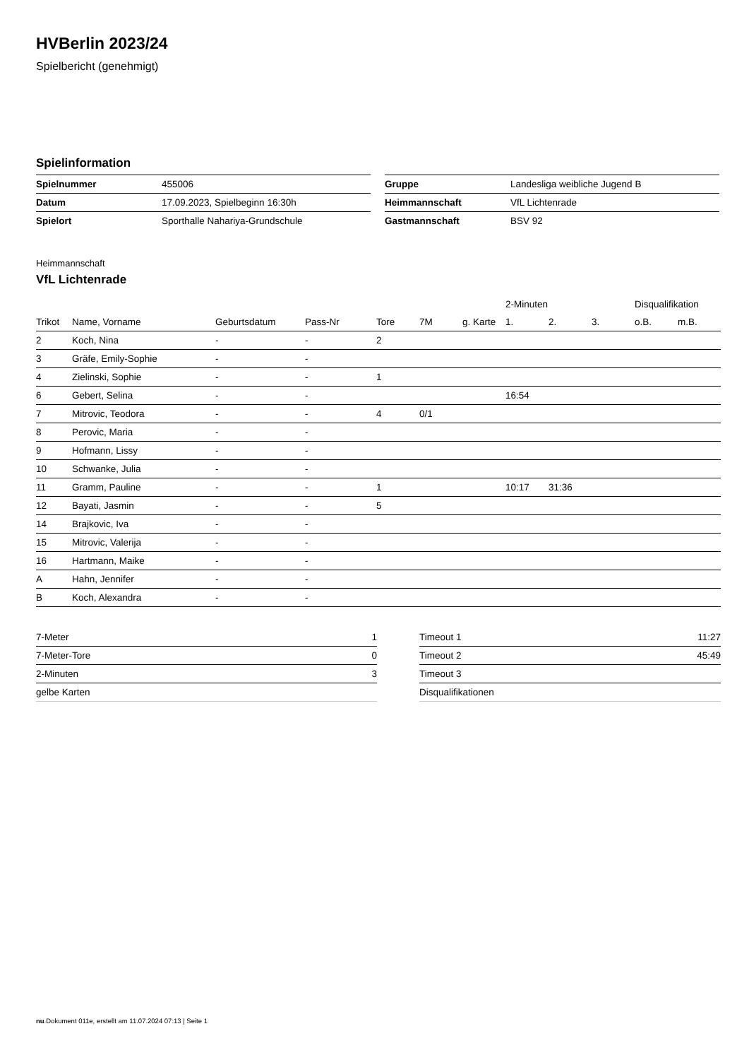HVBerlin 2023/24
Spielbericht (genehmigt)
Spielinformation
| Spielnummer | 455006 |
| Datum | 17.09.2023, Spielbeginn 16:30h |
| Spielort | Sporthalle Nahariya-Grundschule |
| Gruppe | Landesliga weibliche Jugend B |
| Heimmannschaft | VfL Lichtenrade |
| Gastmannschaft | BSV 92 |
Heimmannschaft
VfL Lichtenrade
| | | | | | | | 2-Minuten | | | Disqualifikation | |
| --- | --- | --- | --- | --- | --- | --- | --- | --- | --- | --- | --- |
| Trikot | Name, Vorname | Geburtsdatum | Pass-Nr | Tore | 7M | g. Karte | 1. | 2. | 3. | o.B. | m.B. |
| 2 | Koch, Nina | - | - | 2 | | | | | | | |
| 3 | Gräfe, Emily-Sophie | - | - | | | | | | | | |
| 4 | Zielinski, Sophie | - | - | 1 | | | | | | | |
| 6 | Gebert, Selina | - | - | | | | 16:54 | | | | |
| 7 | Mitrovic, Teodora | - | - | 4 | 0/1 | | | | | | |
| 8 | Perovic, Maria | - | - | | | | | | | | |
| 9 | Hofmann, Lissy | - | - | | | | | | | | |
| 10 | Schwanke, Julia | - | - | | | | | | | | |
| 11 | Gramm, Pauline | - | - | 1 | | | 10:17 | 31:36 | | | |
| 12 | Bayati, Jasmin | - | - | 5 | | | | | | | |
| 14 | Brajkovic, Iva | - | - | | | | | | | | |
| 15 | Mitrovic, Valerija | - | - | | | | | | | | |
| 16 | Hartmann, Maike | - | - | | | | | | | | |
| A | Hahn, Jennifer | - | - | | | | | | | | |
| B | Koch, Alexandra | - | - | | | | | | | | |
| 7-Meter | 1 |
| 7-Meter-Tore | 0 |
| 2-Minuten | 3 |
| gelbe Karten | |
| Timeout 1 | 11:27 |
| Timeout 2 | 45:49 |
| Timeout 3 | |
| Disqualifikationen | |
nu.Dokument 011e, erstellt am 11.07.2024 07:13 | Seite 1